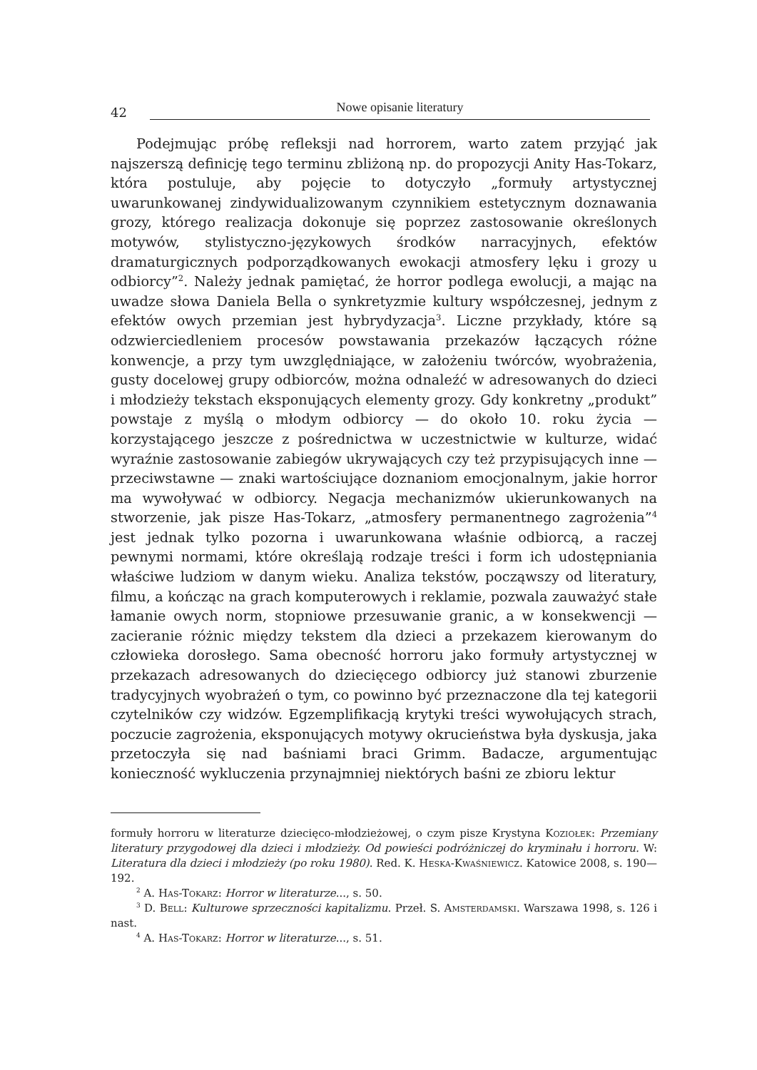42 Nowe opisanie literatury
Podejmując próbę refleksji nad horrorem, warto zatem przyjąć jak najszerszą definicję tego terminu zbliżoną np. do propozycji Anity Has-Tokarz, która postuluje, aby pojęcie to dotyczyło „formuły artystycznej uwarunkowanej zindywidualizowanym czynnikiem estetycznym doznawania grozy, którego realizacja dokonuje się poprzez zastosowanie określonych motywów, stylistyczno-językowych środków narracyjnych, efektów dramaturgicznych podporządkowanych ewokacji atmosfery lęku i grozy u odbiorcy”<sup>2</sup>. Należy jednak pamiętać, że horror podlega ewolucji, a mając na uwadze słowa Daniela Bella o synkretyzmie kultury współczesnej, jednym z efektów owych przemian jest hybrydyzacja<sup>3</sup>. Liczne przykłady, które są odzwierciedleniem procesów powstawania przekazów łączących różne konwencje, a przy tym uwzględniające, w założeniu twórców, wyobrażenia, gusty docelowej grupy odbiorców, można odnaleźć w adresowanych do dzieci i młodzieży tekstach eksponujących elementy grozy. Gdy konkretny „produkt” powstaje z myślą o młodym odbiorcy — do około 10. roku życia — korzystającego jeszcze z pośrednictwa w uczestnictwie w kulturze, widać wyraźnie zastosowanie zabiegów ukrywających czy też przypisujących inne — przeciwstawne — znaki wartościujące doznaniom emocjonalnym, jakie horror ma wywoływać w odbiorcy. Negacja mechanizmów ukierunkowanych na stworzenie, jak pisze Has-Tokarz, „atmosfery permanentnego zagrożenia”<sup>4</sup> jest jednak tylko pozorna i uwarunkowana właśnie odbiorcą, a raczej pewnymi normami, które określają rodzaje treści i form ich udostępniania właściwe ludziom w danym wieku. Analiza tekstów, począwszy od literatury, filmu, a kończąc na grach komputerowych i reklamie, pozwala zauważyć stałe łamanie owych norm, stopniowe przesuwanie granic, a w konsekwencji — zacieranie różnic między tekstem dla dzieci a przekazem kierowanym do człowieka dorosłego. Sama obecność horroru jako formuły artystycznej w przekazach adresowanych do dziecięcego odbiorcy już stanowi zburzenie tradycyjnych wyobrażeń o tym, co powinno być przeznaczone dla tej kategorii czytelników czy widzów. Egzemplifikacją krytyki treści wywołujących strach, poczucie zagrożenia, eksponujących motywy okrucieństwa była dyskusja, jaka przetoczyła się nad baśniami braci Grimm. Badacze, argumentując konieczność wykluczenia przynajmniej niektórych baśni ze zbioru lektur
formuły horroru w literaturze dziecięco-młodzieżowej, o czym pisze Krystyna Koziołek: Przemiany literatury przygodowej dla dzieci i młodzieży. Od powieści podróżniczej do kryminału i horroru. W: Literatura dla dzieci i młodzieży (po roku 1980). Red. K. Heska-Kwaśniewicz. Katowice 2008, s. 190—192.
<sup>2</sup> A. Has-Tokarz: Horror w literaturze..., s. 50.
<sup>3</sup> D. Bell: Kulturowe sprzeczności kapitalizmu. Przeł. S. Amsterdamski. Warszawa 1998, s. 126 i nast.
<sup>4</sup> A. Has-Tokarz: Horror w literaturze..., s. 51.